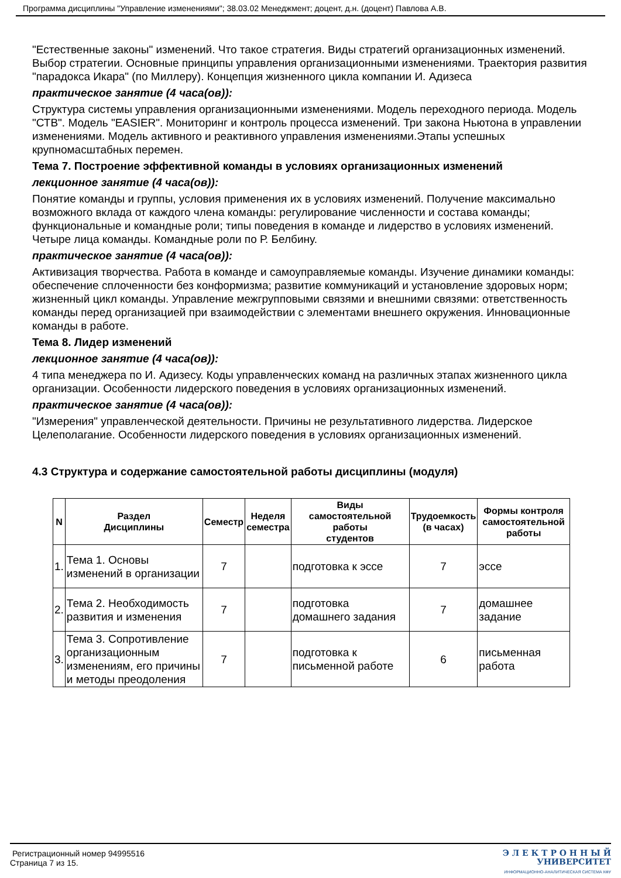Программа дисциплины "Управление изменениями"; 38.03.02 Менеджмент; доцент, д.н. (доцент) Павлова А.В.
"Естественные законы" изменений. Что такое стратегия. Виды стратегий организационных изменений. Выбор стратегии. Основные принципы управления организационными изменениями. Траектория развития "парадокса Икара" (по Миллеру). Концепция жизненного цикла компании И. Адизеса
практическое занятие (4 часа(ов)):
Структура системы управления организационными изменениями. Модель переходного периода. Модель "СТВ". Модель "EASIER". Мониторинг и контроль процесса изменений. Три закона Ньютона в управлении изменениями. Модель активного и реактивного управления изменениями.Этапы успешных крупномасштабных перемен.
Тема 7. Построение эффективной команды в условиях организационных изменений
лекционное занятие (4 часа(ов)):
Понятие команды и группы, условия применения их в условиях изменений. Получение максимально возможного вклада от каждого члена команды: регулирование численности и состава команды; функциональные и командные роли; типы поведения в команде и лидерство в условиях изменений. Четыре лица команды. Командные роли по Р. Белбину.
практическое занятие (4 часа(ов)):
Активизация творчества. Работа в команде и самоуправляемые команды. Изучение динамики команды: обеспечение сплоченности без конформизма; развитие коммуникаций и установление здоровых норм; жизненный цикл команды. Управление межгрупповыми связями и внешними связями: ответственность команды перед организацией при взаимодействии с элементами внешнего окружения. Инновационные команды в работе.
Тема 8. Лидер изменений
лекционное занятие (4 часа(ов)):
4 типа менеджера по И. Адизесу. Коды управленческих команд на различных этапах жизненного цикла организации. Особенности лидерского поведения в условиях организационных изменений.
практическое занятие (4 часа(ов)):
"Измерения" управленческой деятельности. Причины не результативного лидерства. Лидерское Целеполагание. Особенности лидерского поведения в условиях организационных изменений.
4.3 Структура и содержание самостоятельной работы дисциплины (модуля)
| N | Раздел Дисциплины | Семестр | Неделя семестра | Виды самостоятельной работы студентов | Трудоемкость (в часах) | Формы контроля самостоятельной работы |
| --- | --- | --- | --- | --- | --- | --- |
| 1. | Тема 1. Основы изменений в организации | 7 | | подготовка к эссе | 7 | эссе |
| 2. | Тема 2. Необходимость развития и изменения | 7 | | подготовка домашнего задания | 7 | домашнее задание |
| 3. | Тема 3. Сопротивление организационным изменениям, его причины и методы преодоления | 7 | | подготовка к письменной работе | 6 | письменная работа |
Регистрационный номер 94995516
Страница 7 из 15.
Э Л Е К Т Р О Н Н Ы Й
УНИВЕРСИТЕТ
ИНФОРМАЦИОННО-АНАЛИТИЧЕСКАЯ СИСТЕМА КФУ